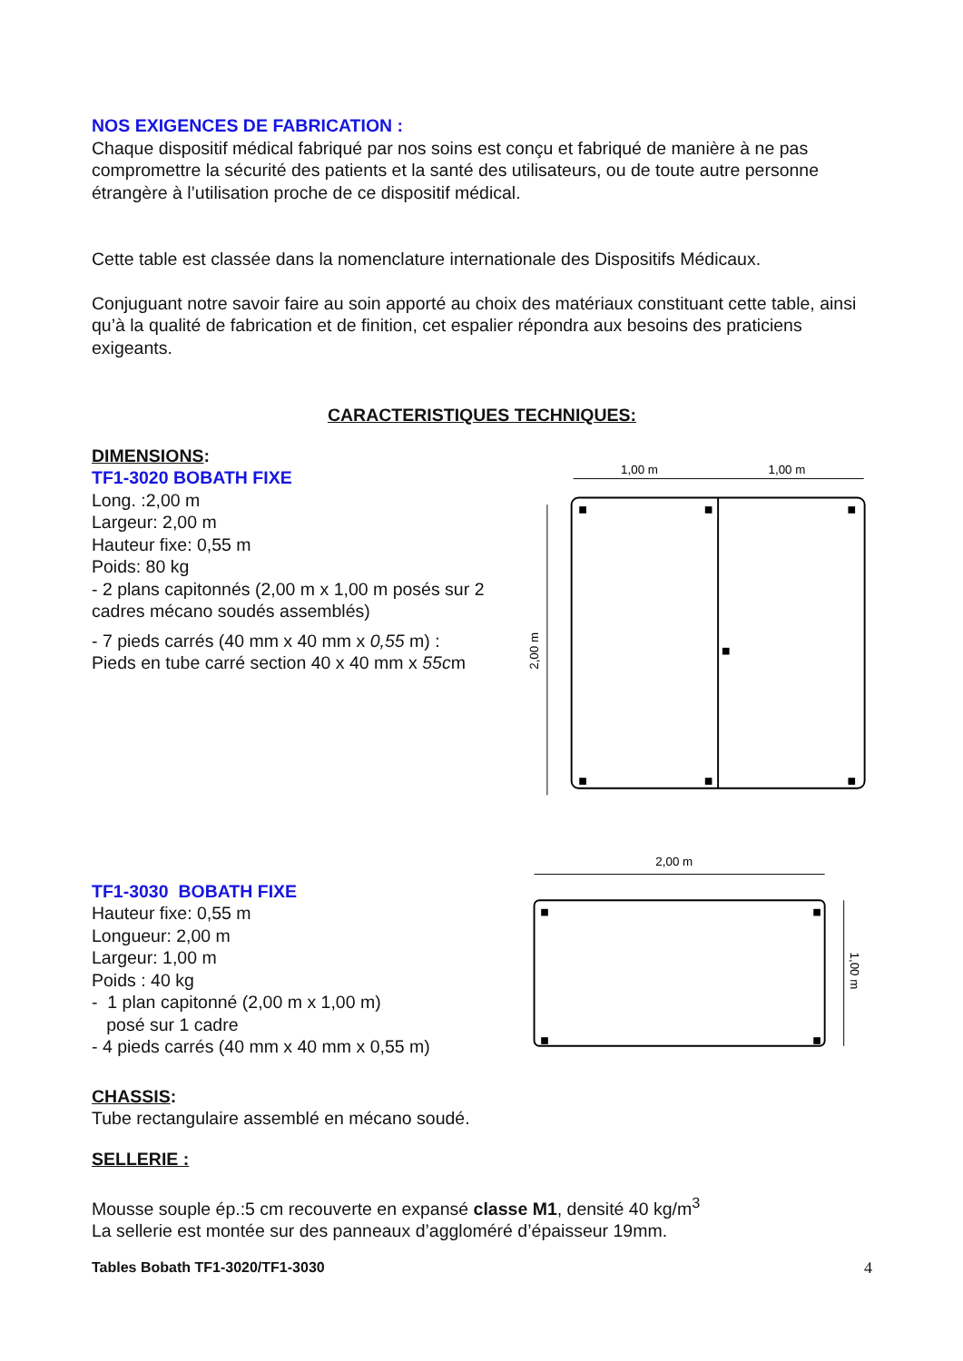NOS EXIGENCES DE FABRICATION :
Chaque dispositif médical fabriqué par nos soins est conçu et fabriqué de manière à ne pas compromettre la sécurité des patients et la santé des utilisateurs, ou de toute autre personne étrangère à l’utilisation proche de ce dispositif médical.
Cette table est classée dans la nomenclature internationale des Dispositifs Médicaux.
Conjuguant notre savoir faire au soin apporté au choix des matériaux constituant cette table, ainsi qu’à la qualité de fabrication et de finition, cet espalier répondra aux besoins des praticiens exigeants.
CARACTERISTIQUES TECHNIQUES:
DIMENSIONS:
TF1-3020 BOBATH FIXE
Long. :2,00 m
Largeur: 2,00 m
Hauteur fixe: 0,55 m
Poids: 80 kg
- 2 plans capitonnés (2,00 m x 1,00 m posés sur 2 cadres mécano soudés assemblés)
- 7 pieds carrés (40 mm x 40 mm x 0,55 m) :
Pieds en tube carré section 40 x 40 mm x 55cm
1,00 m
1,00 m
2,00 m
TF1-3030 BOBATH FIXE
Hauteur fixe: 0,55 m
Longueur: 2,00 m
Largeur: 1,00 m
Poids : 40 kg
- 1 plan capitonné (2,00 m x 1,00 m)
posé sur 1 cadre
- 4 pieds carrés (40 mm x 40 mm x 0,55 m)
2,00 m
1,00 m
CHASSIS:
Tube rectangulaire assemblé en mécano soudé.
SELLERIE :
Mousse souple ép.:5 cm recouverte en expansé classe M1, densité 40 kg/m<sup>3</sup>
La sellerie est montée sur des panneaux d’aggloméré d’épaisseur 19mm.
Tables Bobath TF1-3020/TF1-3030
4